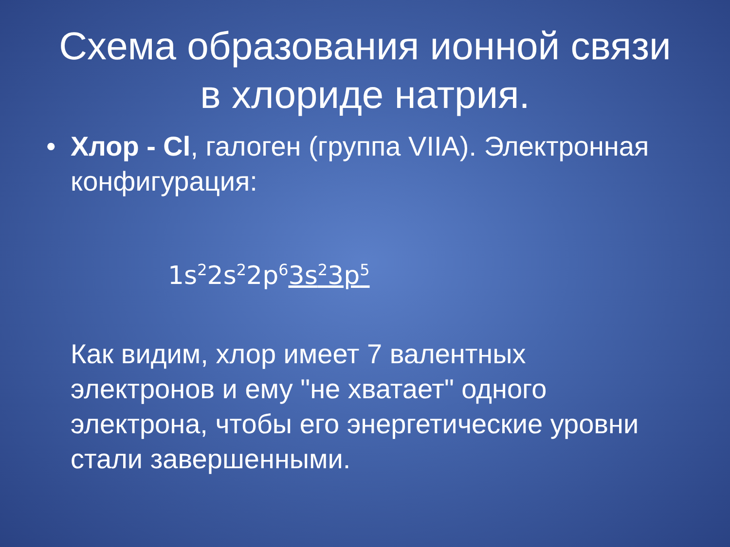Схема образования ионной связи
в хлориде натрия.
• Хлор - Cl, галоген (группа VIIA). Электронная конфигурация:
1s<sup>2</sup>2s<sup>2</sup>2p<sup>6</sup>3s<sup>2</sup>3p<sup>5</sup>
Как видим, хлор имеет 7 валентных электронов и ему "не хватает" одного электрона, чтобы его энергетические уровни стали завершенными.